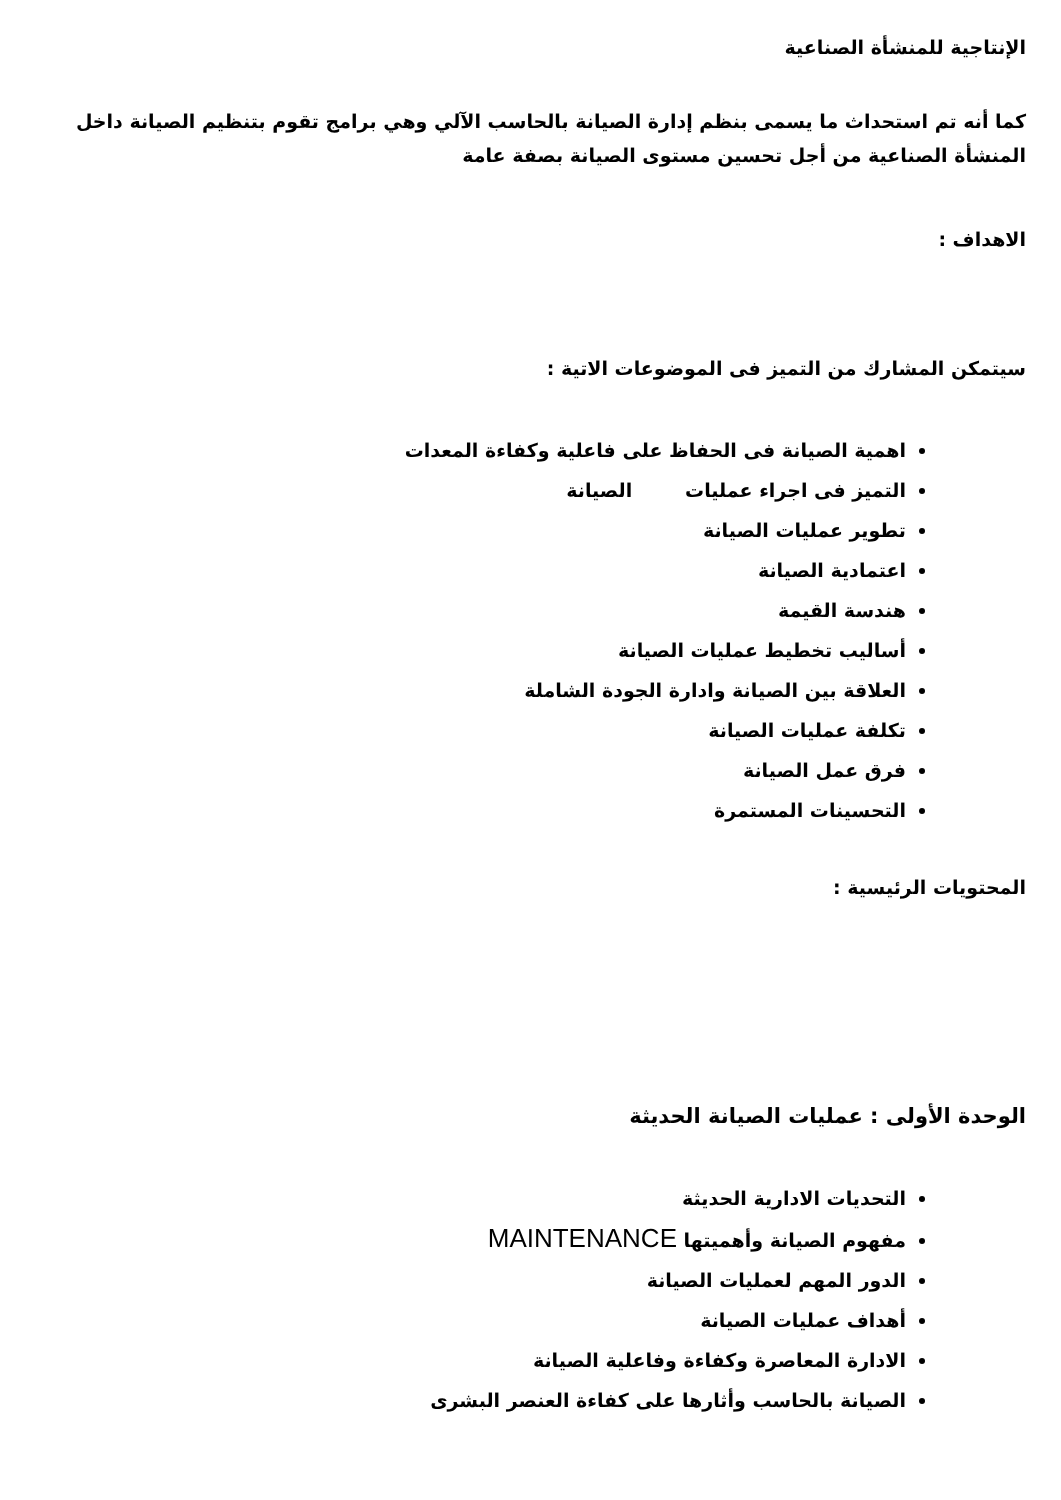الإنتاجية للمنشأة الصناعية
كما أنه تم استحداث ما يسمى بنظم إدارة الصيانة بالحاسب الآلي وهي برامج تقوم بتنظيم الصيانة داخل المنشأة الصناعية من أجل تحسين مستوى الصيانة بصفة عامة
الاهداف :
سيتمكن المشارك من التميز فى الموضوعات الاتية :
اهمية الصيانة فى الحفاظ على فاعلية وكفاءة المعدات
التميز فى اجراء عمليات الصيانة
تطوير عمليات الصيانة
اعتمادية الصيانة
هندسة القيمة
أساليب تخطيط عمليات الصيانة
العلاقة بين الصيانة وادارة الجودة الشاملة
تكلفة عمليات الصيانة
فرق عمل الصيانة
التحسينات المستمرة
المحتويات الرئيسية :
الوحدة الأولى : عمليات الصيانة الحديثة
التحديات الادارية الحديثة
مفهوم الصيانة وأهميتها MAINTENANCE
الدور المهم لعمليات الصيانة
أهداف عمليات الصيانة
الادارة المعاصرة وكفاءة وفاعلية الصيانة
الصيانة بالحاسب وأثارها على كفاءة العنصر البشرى